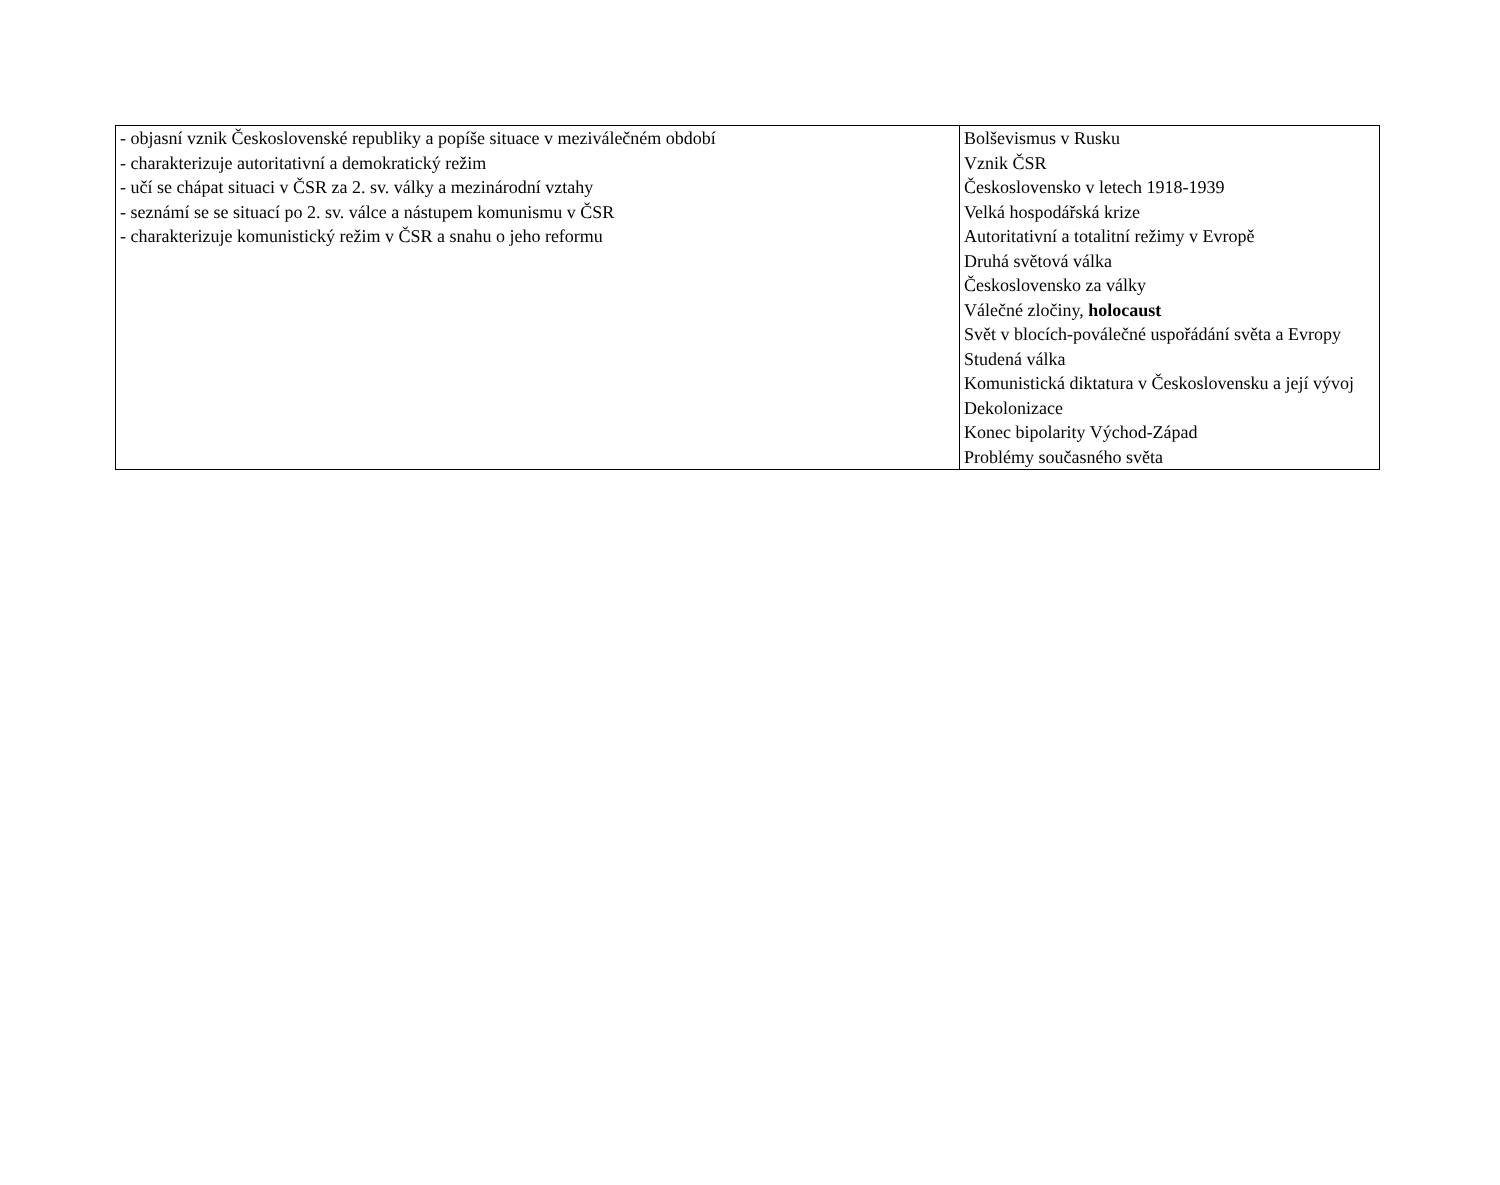| - objasní vznik Československé republiky a popíše situace v meziválečném období - charakterizuje autoritativní a demokratický režim - učí se chápat situaci v ČSR za 2. sv. války a mezinárodní vztahy - seznámí se se situací po 2. sv. válce a nástupem komunismu v ČSR - charakterizuje komunistický režim v ČSR a snahu o jeho reformu | Bolševismus v Rusku Vznik ČSR Československo v letech 1918-1939 Velká hospodářská krize Autoritativní a totalitní režimy v Evropě Druhá světová válka Československo za války Válečné zločiny, holocaust Svět v blocích-poválečné uspořádání světa a Evropy Studená válka Komunistická diktatura v Československu a její vývoj Dekolonizace Konec bipolarity Východ-Západ Problémy současného světa |